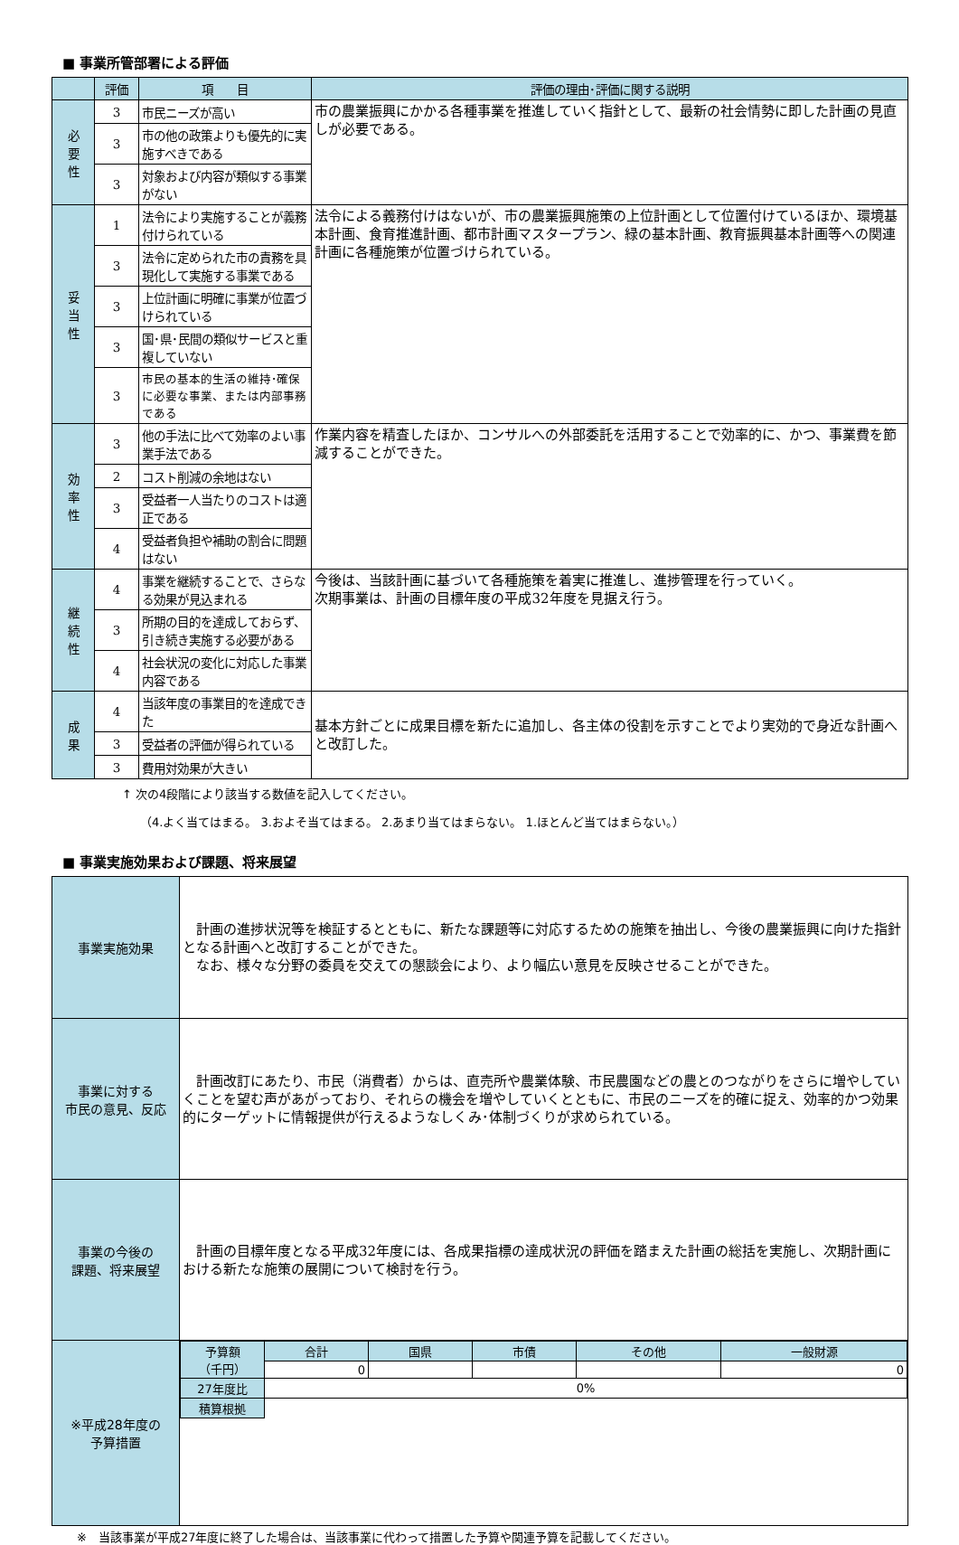■ 事業所管部署による評価
| | 評価 | 項 目 | 評価の理由･評価に関する説明 |
| --- | --- | --- | --- |
| 必 要 性 | 3 | 市民ニーズが高い | 市の農業振興にかかる各種事業を推進していく指針として、最新の社会情勢に即した計画の見直しが必要である。 |
| | 3 | 市の他の政策よりも優先的に実施すべきである | |
| | 3 | 対象および内容が類似する事業がない | |
| 妥 当 性 | 1 | 法令により実施することが義務付けられている | 法令による義務付けはないが、市の農業振興施策の上位計画として位置付けているほか、環境基本計画、食育推進計画、都市計画マスタープラン、緑の基本計画、教育振興基本計画等への関連計画に各種施策が位置づけられている。 |
| | 3 | 法令に定められた市の責務を具現化して実施する事業である | |
| | 3 | 上位計画に明確に事業が位置づけられている | |
| | 3 | 国･県･民間の類似サービスと重複していない | |
| | 3 | 市民の基本的生活の維持･確保に必要な事業、または内部事務である | |
| 効 率 性 | 3 | 他の手法に比べて効率のよい事業手法である | 作業内容を精査したほか、コンサルへの外部委託を活用することで効率的に、かつ、事業費を節減することができた。 |
| | 2 | コスト削減の余地はない | |
| | 3 | 受益者一人当たりのコストは適正である | |
| | 4 | 受益者負担や補助の割合に問題はない | |
| 継 続 性 | 4 | 事業を継続することで、さらなる効果が見込まれる | 今後は、当該計画に基づいて各種施策を着実に推進し、進捗管理を行っていく。 次期事業は、計画の目標年度の平成32年度を見据え行う。 |
| | 3 | 所期の目的を達成しておらず、引き続き実施する必要がある | |
| | 4 | 社会状況の変化に対応した事業内容である | |
| 成 果 | 4 | 当該年度の事業目的を達成できた | 基本方針ごとに成果目標を新たに追加し、各主体の役割を示すことでより実効的で身近な計画へと改訂した。 |
| | 3 | 受益者の評価が得られている | |
| | 3 | 費用対効果が大きい | |
↑ 次の4段階により該当する数値を記入してください。
（4.よく当てはまる。 3.およそ当てはまる。 2.あまり当てはまらない。 1.ほとんど当てはまらない。）
■ 事業実施効果および課題、将来展望
| 事業実施効果 | 計画の進捗状況等を検証するとともに、新たな課題等に対応するための施策を抽出し、今後の農業振興に向けた指針となる計画へと改訂することができた。 なお、様々な分野の委員を交えての懇談会により、より幅広い意見を反映させることができた。 |
| 事業に対する 市民の意見、反応 | 計画改訂にあたり、市民（消費者）からは、直売所や農業体験、市民農園などの農とのつながりをさらに増やしていくことを望む声があがっており、それらの機会を増やしていくとともに、市民のニーズを的確に捉え、効率的かつ効果的にターゲットに情報提供が行えるようなしくみ･体制づくりが求められている。 |
| 事業の今後の 課題、将来展望 | 計画の目標年度となる平成32年度には、各成果指標の達成状況の評価を踏まえた計画の総括を実施し、次期計画における新たな施策の展開について検討を行う。 |
| ※平成28年度の 予算措置 | / 予算額 （千円） / 合計 / 国県 / 市債 / その他 / 一般財源 / / / 0 / / / / 0 / / 27年度比 / 0% / / / / / / 積算根拠 / / / / / / |
※　当該事業が平成27年度に終了した場合は、当該事業に代わって措置した予算や関連予算を記載してください。